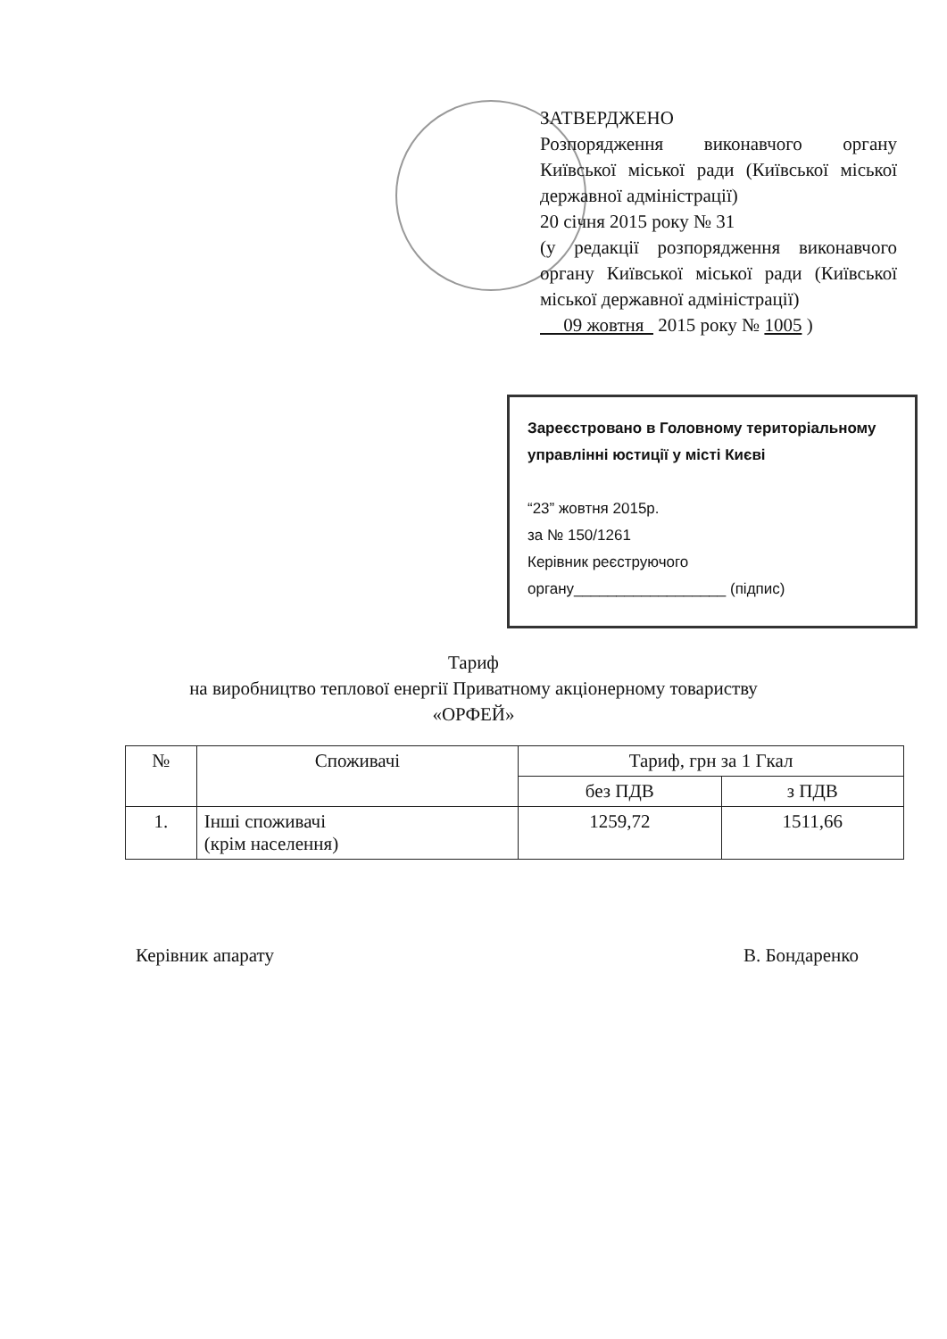ЗАТВЕРДЖЕНО
Розпорядження виконавчого органу Київської міської ради (Київської міської державної адміністрації)
20 січня 2015 року № 31
(у редакції розпорядження виконавчого органу Київської міської ради (Київської міської державної адміністрації)
09 жовтня 2015 року № 1005 )
Зареєстровано в Головному територіальному управлінні юстиції у місті Києві
“23” жовтня 2015р.
за № 150/1261
Керівник реєструючого
органу__________________ (підпис)
Тариф
на виробництво теплової енергії Приватному акціонерному товариству
«ОРФЕЙ»
| № | Споживачі | Тариф, грн за 1 Гкал | |
| --- | --- | --- | --- |
| | | без ПДВ | з ПДВ |
| 1. | Інші споживачі (крім населення) | 1259,72 | 1511,66 |
Керівник апарату В. Бондаренко